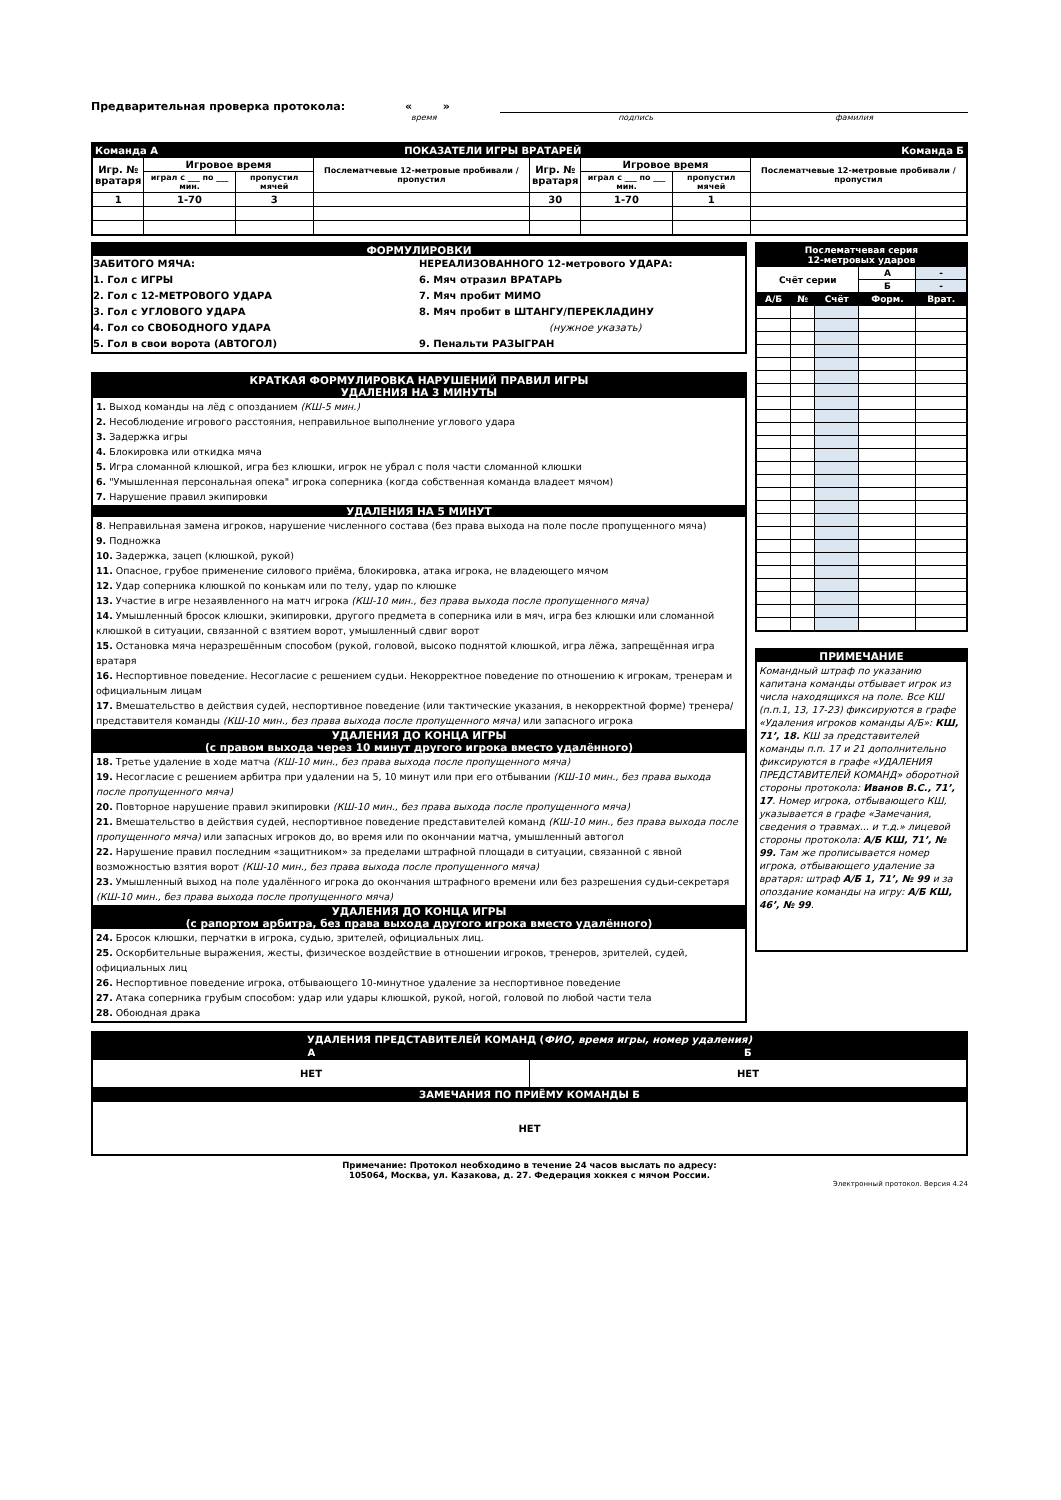Предварительная проверка протокола: « »
время подпись фамилия
| Команда А | | ПОКАЗАТЕЛИ ИГРЫ ВРАТАРЕЙ | | | | | | Команда Б |
| Игр. № вратаря | Игровое время | | Послематчевые 12-метровые пробивали / пропустил | Игр. № вратаря | Игровое время | | Послематчевые 12-метровые пробивали / пропустил | |
| | играл с ___ по ___ мин. | пропустил мячей | | | играл с ___ по ___ мин. | пропустил мячей | | |
| 1 | 1-70 | 3 | | 30 | 1-70 | 1 | | |
ФОРМУЛИРОВКИ
ЗАБИТОГО МЯЧА:
1. Гол с ИГРЫ
2. Гол с 12-МЕТРОВОГО УДАРА
3. Гол с УГЛОВОГО УДАРА
4. Гол со СВОБОДНОГО УДАРА
5. Гол в свои ворота (АВТОГОЛ)
НЕРЕАЛИЗОВАННОГО 12-метрового УДАРА:
6. Мяч отразил ВРАТАРЬ
7. Мяч пробит МИМО
8. Мяч пробит в ШТАНГУ/ПЕРЕКЛАДИНУ
(нужное указать)
9. Пенальти РАЗЫГРАН
КРАТКАЯ ФОРМУЛИРОВКА НАРУШЕНИЙ ПРАВИЛ ИГРЫ
УДАЛЕНИЯ НА 3 МИНУТЫ
1. Выход команды на лёд с опозданием (КШ-5 мин.)
2. Несоблюдение игрового расстояния, неправильное выполнение углового удара
3. Задержка игры
4. Блокировка или откидка мяча
5. Игра сломанной клюшкой, игра без клюшки, игрок не убрал с поля части сломанной клюшки
6. "Умышленная персональная опека" игрока соперника (когда собственная команда владеет мячом)
7. Нарушение правил экипировки
УДАЛЕНИЯ НА 5 МИНУТ
8. Неправильная замена игроков, нарушение численного состава (без права выхода на поле после пропущенного мяча)
9. Подножка
10. Задержка, зацеп (клюшкой, рукой)
11. Опасное, грубое применение силового приёма, блокировка, атака игрока, не владеющего мячом
12. Удар соперника клюшкой по конькам или по телу, удар по клюшке
13. Участие в игре незаявленного на матч игрока (КШ-10 мин., без права выхода после пропущенного мяча)
14. Умышленный бросок клюшки, экипировки, другого предмета в соперника или в мяч, игра без клюшки или сломанной клюшкой в ситуации, связанной с взятием ворот, умышленный сдвиг ворот
15. Остановка мяча неразрешённым способом (рукой, головой, высоко поднятой клюшкой, игра лёжа, запрещённая игра вратаря
16. Неспортивное поведение. Несогласие с решением судьи. Некорректное поведение по отношению к игрокам, тренерам и официальным лицам
17. Вмешательство в действия судей, неспортивное поведение (или тактические указания, в некорректной форме) тренера/представителя команды (КШ-10 мин., без права выхода после пропущенного мяча) или запасного игрока
УДАЛЕНИЯ ДО КОНЦА ИГРЫ
(с правом выхода через 10 минут другого игрока вместо удалённого)
18. Третье удаление в ходе матча (КШ-10 мин., без права выхода после пропущенного мяча)
19. Несогласие с решением арбитра при удалении на 5, 10 минут или при его отбывании (КШ-10 мин., без права выхода после пропущенного мяча)
20. Повторное нарушение правил экипировки (КШ-10 мин., без права выхода после пропущенного мяча)
21. Вмешательство в действия судей, неспортивное поведение представителей команд (КШ-10 мин., без права выхода после пропущенного мяча) или запасных игроков до, во время или по окончании матча, умышленный автогол
22. Нарушение правил последним «защитником» за пределами штрафной площади в ситуации, связанной с явной возможностью взятия ворот (КШ-10 мин., без права выхода после пропущенного мяча)
23. Умышленный выход на поле удалённого игрока до окончания штрафного времени или без разрешения судьи-секретаря (КШ-10 мин., без права выхода после пропущенного мяча)
УДАЛЕНИЯ ДО КОНЦА ИГРЫ
(с рапортом арбитра, без права выхода другого игрока вместо удалённого)
24. Бросок клюшки, перчатки в игрока, судью, зрителей, официальных лиц.
25. Оскорбительные выражения, жесты, физическое воздействие в отношении игроков, тренеров, зрителей, судей, официальных лиц
26. Неспортивное поведение игрока, отбывающего 10-минутное удаление за неспортивное поведение
27. Атака соперника грубым способом: удар или удары клюшкой, рукой, ногой, головой по любой части тела
28. Обоюдная драка
| Послематчевая серия 12-метровых ударов | | | | |
| Счёт серии | | | А | - |
| | | | Б | - |
| А/Б | № | Счёт | Форм. | Врат. |
ПРИМЕЧАНИЕ
Командный штраф по указанию капитана команды отбывает игрок из числа находящихся на поле. Все КШ (п.п.1, 13, 17-23) фиксируются в графе «Удаления игроков команды А/Б»: КШ, 71’, 18. КШ за представителей команды п.п. 17 и 21 дополнительно фиксируются в графе «УДАЛЕНИЯ ПРЕДСТАВИТЕЛЕЙ КОМАНД» оборотной стороны протокола: Иванов В.С., 71’, 17. Номер игрока, отбывающего КШ, указывается в графе «Замечания, сведения о травмах... и т.д.» лицевой стороны протокола: А/Б КШ, 71’, № 99. Там же прописывается номер игрока, отбывающего удаление за вратаря: штраф А/Б 1, 71’, № 99 и за опоздание команды на игру: А/Б КШ, 46’, № 99.
| УДАЛЕНИЯ ПРЕДСТАВИТЕЛЕЙ КОМАНД ( ФИО, время игры, номер удаления) | |
| А | Б |
| НЕТ | НЕТ |
| ЗАМЕЧАНИЯ ПО ПРИЁМУ КОМАНДЫ Б | |
| НЕТ | |
Примечание: Протокол необходимо в течение 24 часов выслать по адресу:
105064, Москва, ул. Казакова, д. 27. Федерация хоккея с мячом России.
Электронный протокол. Версия 4.24